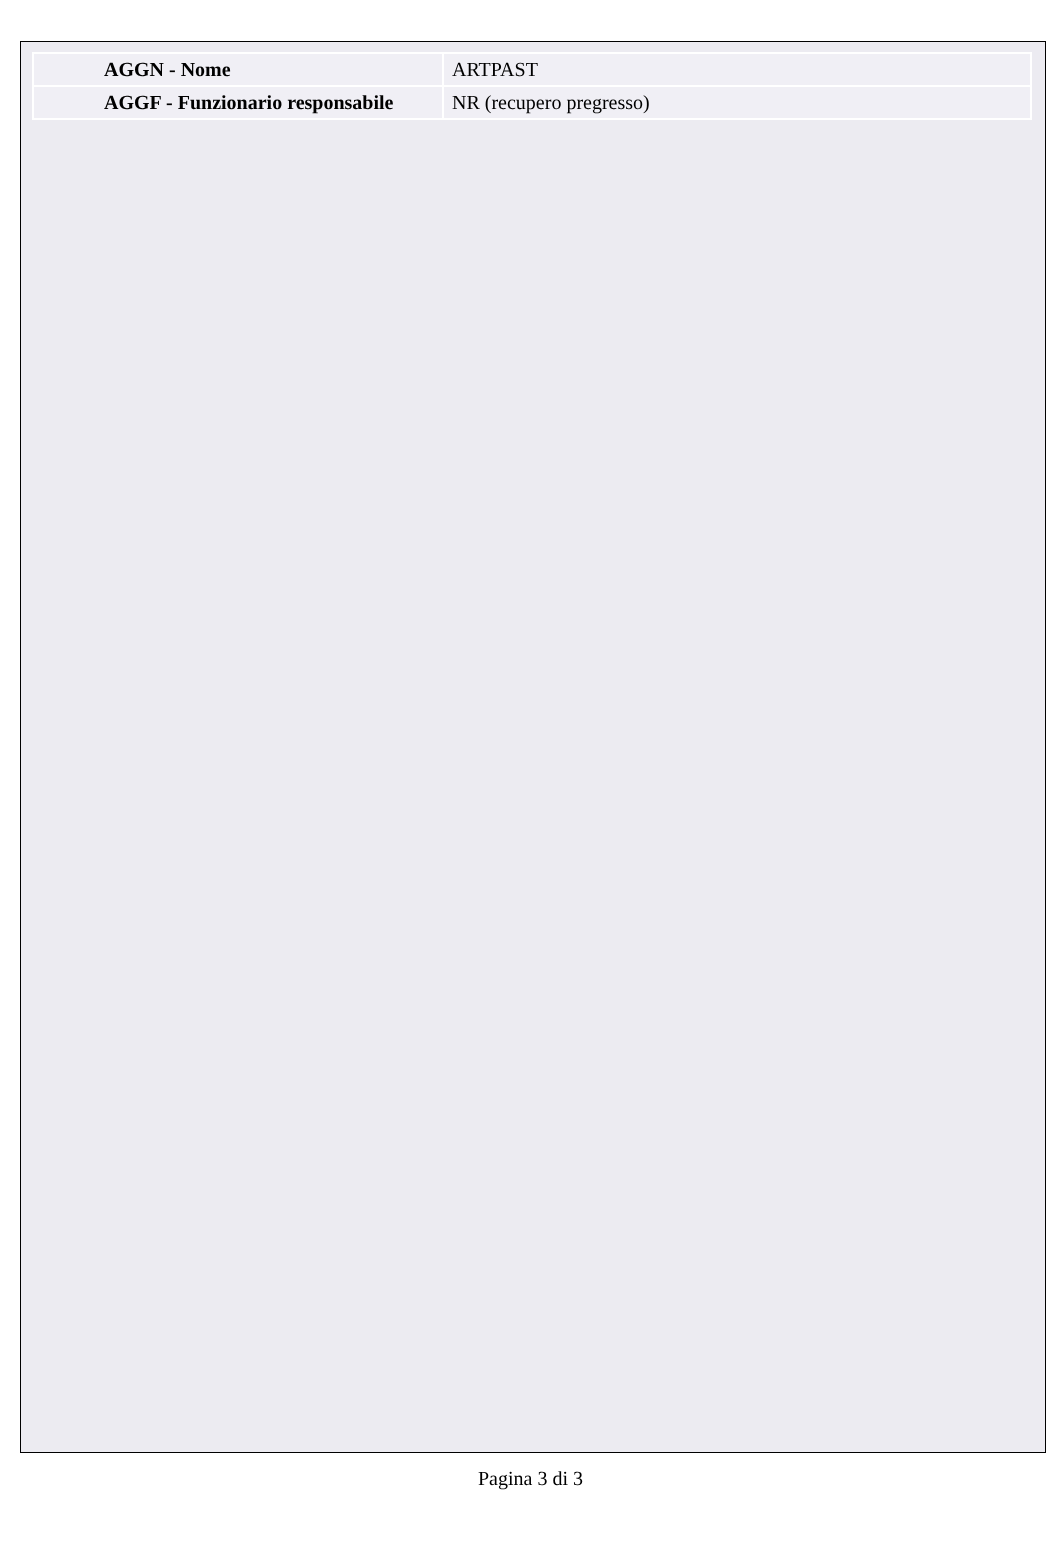| AGGN - Nome | ARTPAST |
| AGGF - Funzionario responsabile | NR (recupero pregresso) |
Pagina 3 di 3